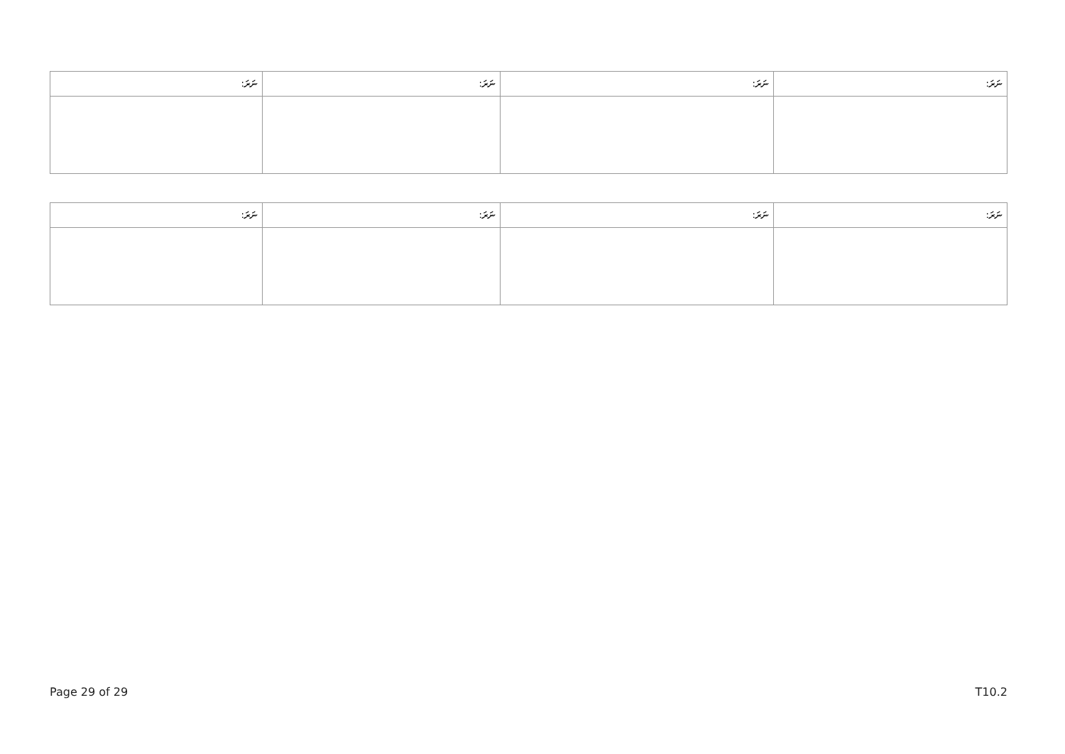| ނަރަ: | ނަރަ: | ނަރަ: | ނަރަ: |
| --- | --- | --- | --- |
| ނަރަ: | ނަރަ: | ނަރަ: | ނަރަ: |
| --- | --- | --- | --- |
Page 29 of 29 T10.2